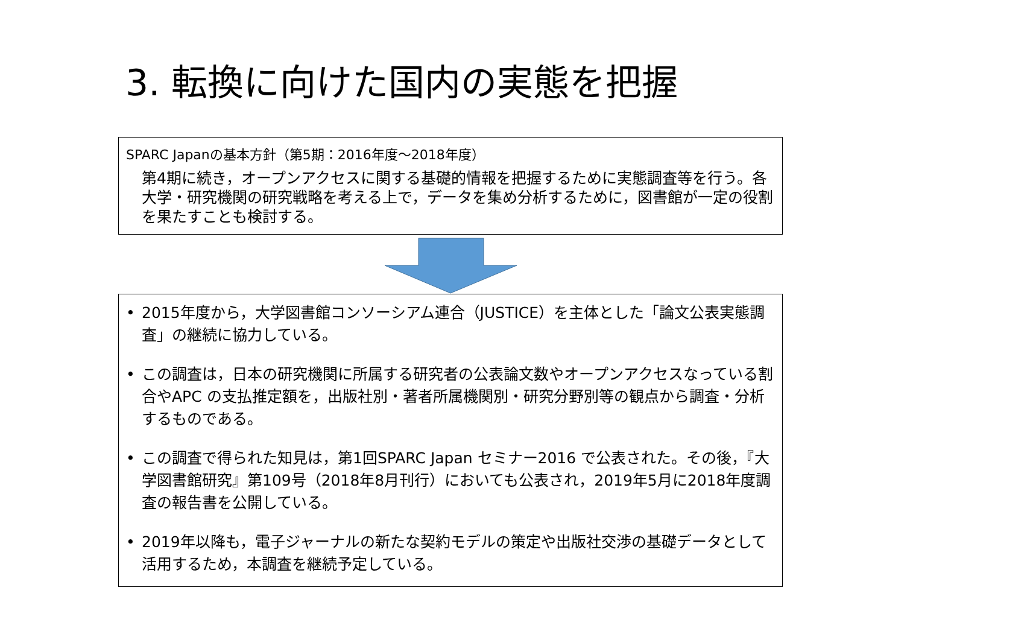3. 転換に向けた国内の実態を把握
SPARC Japanの基本方針（第5期：2016年度～2018年度）
第4期に続き，オープンアクセスに関する基礎的情報を把握するために実態調査等を行う。各大学・研究機関の研究戦略を考える上で，データを集め分析するために，図書館が一定の役割を果たすことも検討する。
• 2015年度から，大学図書館コンソーシアム連合（JUSTICE）を主体とした「論文公表実態調査」の継続に協力している。
• この調査は，日本の研究機関に所属する研究者の公表論文数やオープンアクセスなっている割合やAPC の支払推定額を，出版社別・著者所属機関別・研究分野別等の観点から調査・分析するものである。
• この調査で得られた知見は，第1回SPARC Japan セミナー2016 で公表された。その後，『大学図書館研究』第109号（2018年8月刊行）においても公表され，2019年5月に2018年度調査の報告書を公開している。
• 2019年以降も，電子ジャーナルの新たな契約モデルの策定や出版社交渉の基礎データとして活用するため，本調査を継続予定している。